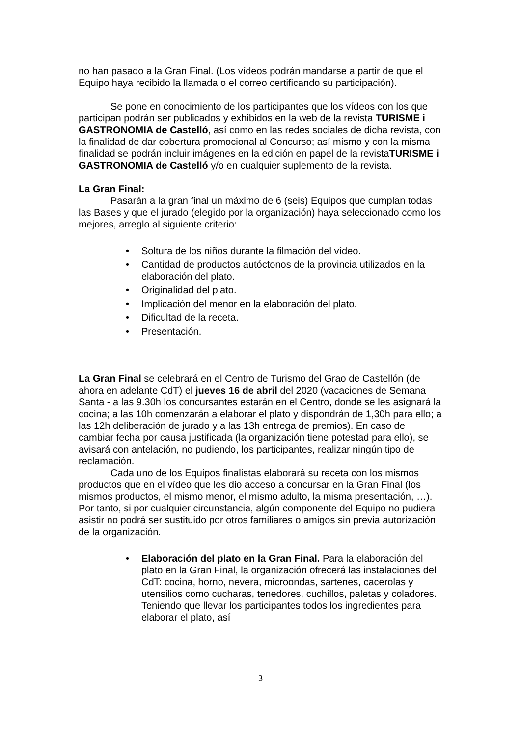no han pasado a la Gran Final. (Los vídeos podrán mandarse a partir de que el Equipo haya recibido la llamada o el correo certificando su participación).
Se pone en conocimiento de los participantes que los vídeos con los que participan podrán ser publicados y exhibidos en la web de la revista TURISME i GASTRONOMIA de Castelló, así como en las redes sociales de dicha revista, con la finalidad de dar cobertura promocional al Concurso; así mismo y con la misma finalidad se podrán incluir imágenes en la edición en papel de la revistaTURISME i GASTRONOMIA de Castelló y/o en cualquier suplemento de la revista.
La Gran Final:
Pasarán a la gran final un máximo de 6 (seis) Equipos que cumplan todas las Bases y que el jurado (elegido por la organización) haya seleccionado como los mejores, arreglo al siguiente criterio:
• Soltura de los niños durante la filmación del vídeo.
• Cantidad de productos autóctonos de la provincia utilizados en la elaboración del plato.
• Originalidad del plato.
• Implicación del menor en la elaboración del plato.
• Dificultad de la receta.
• Presentación.
La Gran Final se celebrará en el Centro de Turismo del Grao de Castellón (de ahora en adelante CdT) el jueves 16 de abril del 2020 (vacaciones de Semana Santa - a las 9.30h los concursantes estarán en el Centro, donde se les asignará la cocina; a las 10h comenzarán a elaborar el plato y dispondrán de 1,30h para ello; a las 12h deliberación de jurado y a las 13h entrega de premios). En caso de cambiar fecha por causa justificada (la organización tiene potestad para ello), se avisará con antelación, no pudiendo, los participantes, realizar ningún tipo de reclamación.
Cada uno de los Equipos finalistas elaborará su receta con los mismos productos que en el vídeo que les dio acceso a concursar en la Gran Final (los mismos productos, el mismo menor, el mismo adulto, la misma presentación, …). Por tanto, si por cualquier circunstancia, algún componente del Equipo no pudiera asistir no podrá ser sustituido por otros familiares o amigos sin previa autorización de la organización.
• Elaboración del plato en la Gran Final. Para la elaboración del plato en la Gran Final, la organización ofrecerá las instalaciones del CdT: cocina, horno, nevera, microondas, sartenes, cacerolas y utensilios como cucharas, tenedores, cuchillos, paletas y coladores. Teniendo que llevar los participantes todos los ingredientes para elaborar el plato, así
3